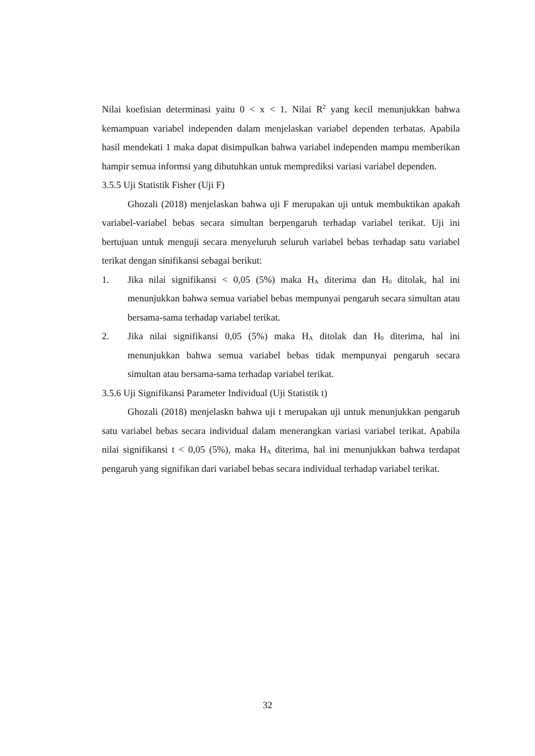Nilai koefisian determinasi yaitu 0 < x < 1. Nilai R<sup>2</sup> yang kecil menunjukkan bahwa kemampuan variabel independen dalam menjelaskan variabel dependen terbatas. Apabila hasil mendekati 1 maka dapat disimpulkan bahwa variabel independen mampu memberikan hampir semua informsi yang dibutuhkan untuk memprediksi variasi variabel dependen.
3.5.5 Uji Statistik Fisher (Uji F)
Ghozali (2018) menjelaskan bahwa uji F merupakan uji untuk membuktikan apakah variabel-variabel bebas secara simultan berpengaruh terhadap variabel terikat. Uji ini bertujuan untuk menguji secara menyeluruh seluruh variabel bebas terhadap satu variabel terikat dengan sinifikansi sebagai berikut:
1. Jika nilai signifikansi < 0,05 (5%) maka H<sub>A</sub> diterima dan H<sub>0</sub> ditolak, hal ini menunjukkan bahwa semua variabel bebas mempunyai pengaruh secara simultan atau bersama-sama terhadap variabel terikat.
2. Jika nilai signifikansi 0,05 (5%) maka H<sub>A</sub> ditolak dan H<sub>0</sub> diterima, hal ini menunjukkan bahwa semua variabel bebas tidak mempunyai pengaruh secara simultan atau bersama-sama terhadap variabel terikat.
3.5.6 Uji Signifikansi Parameter Individual (Uji Statistik t)
Ghozali (2018) menjelaskn bahwa uji t merupakan uji untuk menunjukkan pengaruh satu variabel bebas secara individual dalam menerangkan variasi variabel terikat. Apabila nilai signifikansi t < 0,05 (5%), maka H<sub>A</sub> diterima, hal ini menunjukkan bahwa terdapat pengaruh yang signifikan dari variabel bebas secara individual terhadap variabel terikat.
32